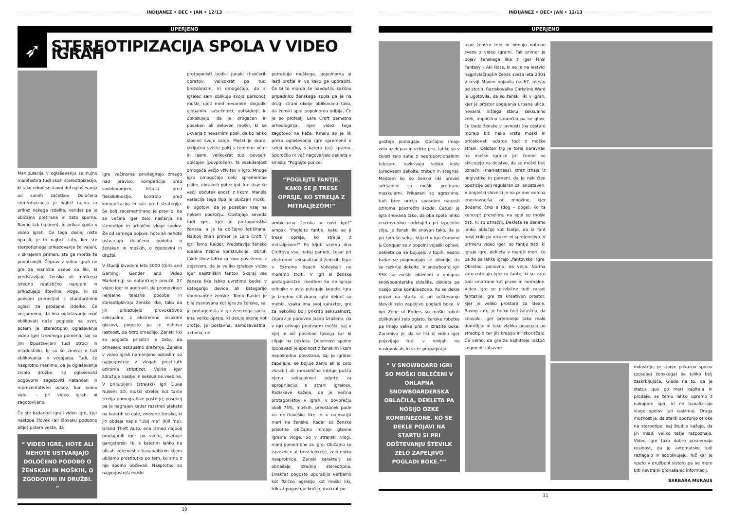INDIJANEZ • DEC • JAN • 12/13
UPERJENO
➶ STEREOTIPIZACIJA SPOLA V VIDEO IGRAH
Manipulacija v oglaševanju se nujno manifestira tudi skozi stereotipizacijo, ki tako rekoč sestavni del oglaševanja od samih začetkov. Določena stereotipizacija je najbrž nujna za prikaz nekega izdelka, vendar pa je običajno pretirana in zato sporna. Ravno tak (sporen), je prikaz spola v video igrah. Če tega doslej niste opazili, je to najbrž zato, ker ste stereotipnega prikazovanja že vajeni, v skrajenm primeru ste ga morda že ponotranjili. Čeprav v video igrah ne gre za resnične osebe so liki, ki predstavljajo žensko ali moškega izredno realistično narejeni in prikazujejo številne vloge, ki so povsem primerljivi s standardnimi oglasi za prodajne izdelke. Če verjamemo, da ima oglaševanje moč oblikovati naše poglede na svet, potem je stereotipno oglaševanje video iger izrednega pomena, saj so jim izpostavljeni tudi otroci in mladostniki, ki so še zmeraj v fazi oblikovanja in vzgajanja. Tudi, če nasprotno menimo, da je oglaševanje zrcalo družbe, so oglaševalci odgovorni zagotoviti natančen in reprezentativen odsev, kar bomo videli – pri video igrah ni zagotovljeno.
Če ste kadarkoli igrali video igro, kjer nastopa človek (ali človeku podobno bitje) potem veste, da
“ VIDEO IGRE, HOTE ALI NEHOTE USTVARJAJO DOLOČENO PODOBO O ŽENSKAH IN MOŠKIH, O ZGODOVINI IN DRUŽBI. ”
igre večinoma privilegirajo zmago nad pravico, kompeticijo pred sodelovanjem, hitrost pred fleksibilnostjo, kontrolo pred komunikacijo in silo pred strategijo. Še bolj zacementirano je pravilo, da se večina iger zelo naslanja na stereotipe in arhaične vloge spolov. Že od samega pojava, hote ali nehote ustvarjajo določeno podobo o ženskah in moških, o zgodovini in družbi.
V študiji izvedeni leta 2000 (Girls and Gaming: Gender and Video Marketing) so natančneje preučili 27 video iger in ugotovili, da promovirajo nerealne telesne podobe in stereotipizirajo ženske like, tako da jih prikazujejo provokativno seksualne, z ekstremno visokimi glasovi, pogosto pa je njihova lastnost, da hitro omedlijo. Ženski liki so pogosto prisotni le zato, da prinesejo seksualno draženje. Ženske v video igrah namenjene odraslim so najpogosteje v vlogah prostitutk oziroma striptizet. Veliko iger združuje nasilje in seksualne vsebine. V priljubljeni (strelski) igri Duke Nukem 3D, moški strelec kot tarče strelja pornografske posterje, posebej pa je nagrajen kadar razstreli plakate na katerih so gole, zvezane ženske, ki jih obdaja napis “Ubij me” (Kill me). Grand Theft Auto, ena izmed najbolj prodajanih iger po svetu, vsebuje gangsterski lik, s katerim lahko na ulicah velemest z baseballskim kijem ubijemo prostitutko po tem, ko smo z njo spolno občevali. Nasprotno so najpogostejši moški
protagonisti bodisi junaki (tisočerih obrazov, velikokrat pa tudi brezobrazni, ki omogočajo, da si igralec sam oblikuje svojo persono); moški, ujeti med nevarnimi dogodki globalnih razsežnosti; outisiderji, ki dokazujejo, da je drugačen in poseben ali deloven moški, ki se ukvarja z nevarnimi posli, da bo lahko izpolnil svoje sanje. Moški je skoraj izključno svetle polti s temnimi očmi in lasmi, velikokrat tudi povsem običajen (povprečen). Ta vsakdanjost omogoča večjo vživitev v igro. Mnoge igre omogočajo celo spremembo psihe, obraznih potez ipd. kar daje še večji občutek enosti z likom. Manjša variacija tega tipa je običajni moški, ki ugotovi, da je poseben vsaj na nekem področju. Obstajajo seveda tudi igre, kjer je protagonistka ženska, a je ta običajno fetiširana. Najbolj znan primer je Lara Croft v igri Tomb Raider. Predstavlja žensko idealne fizične konstrukcije. Izbruh takih likov lahko gotovo povežemo z dejstvom, da je veliko igralcev video iger najstniških fantov. Skoraj vse ženske like lahko uvrstimo bodisi v kategorijo device ali kategorijo dominantne ženske. Tomb Raider je bila zasnovana kot igra za ženske, saj je protagonista v igri ženskega spola. Ima veliko oprsje, ki deluje skoraj kot orožje, je postavna, samozavestna, aktivna, ne
potrebuje moškega, popolnoma si lasti orožje in ve kako ga uporabiti. Če bi to morda še navdušilo kakšno pripadnico ženskega spola pa je na drugi strani okolje oblikovano tako, da ženski spol popolnoma odbija. Če je po profesiji Lara Croft pametna arheologinja, njen videz tega zagotovo ne kaže. Kmalu se je lik preko oglaševanja igre spremenil v seksi igračko, s katero (se) igramo. Sporočilo ni več nagovarjalo dekleta v smislu: “Poglejte punce,
“POGLEJTE FANTJE, KAKO SE JI TRESE OPRSJE, KO STRELJA Z MITRALJEZOM!”
ambiciozna ženska v novi igri!” ampak “Poglejte fantje, kako se ji trese oprsje, ko strelja z mitraljezom!” Pa kljub vsemu ima Croftova vsaj nekaj pameti, česar pri ekstremni seksualizaciji ženskih figur v Extreme Beach Volleyball ne moremo trditi. V igri si ženske protagonistke, medtem ko ne igrajo odbojke v usta polagajo jagode. Igra je izredno stilizirana, gibi deklet so mehki, vsaka ima svoj karakter, gre za nekoliko bolj prikrito seksualnost, čeprav je ponovno jasno izraženo, da v igri uživajo predvsem moški, saj v njej ni nič posebno takega kar bi ciljajo na dekleta. Odsotnost spolne (ponavadi je spolnost z ženskim likom neposredno povezana, saj jo igralec zapeljuje, se bojuje zanjo ali jo celo zlorabi) ali romantične intrige pušča njeno seksualnost odprto za aproprijacijo s strani igralcev. Raziskave kažejo, da je večina protagonistov v igrah, v povprečju okoli 74%, moških, preostanek pade na ne-človeške like in v najmanjši meri na ženske. Kadar so ženske prisotne običajno nimajo glavne igralne vloge. So v stranski vlogi, manj pomembne za igro. Običajno so zaveznice ali brez funkcije, zelo redko nasprotnice. Ženski karakterji se obnašajo izredno stereotipno. Dvakrat pogoste uporabijo verbalno kot fizično agresijo kot moški liki, trikrat pogosteje kričijo, dvakrat po-
10
INDIJANEZ • DEC• JAN • 12/13
UPERJENO
gosteje pomagajo. Običajno imajo zelo ozek pas in velike prsi, lahko so v celoti zelo suhe z neproporcionalnim telesom, razkrivajo veliko kože (predvsem dekolte, trebuh in stegna). Medtem ko so ženski liki preveč seksapilni so moški pretirano muskularni. Prikazani so agresivno, tudi brez orožja sposobni napasti oziroma povzročiti škodo. Četudi je igra snovana tako, da oba spola lahko enakovredno sodelujeta pri izpolnitvi cilja, je ženski lik snovan tako, da je pri tem še seksi. Vojaki v igri Comand & Conquer so v popolni vojaški opravi, dekleta pa se bojujejo v topih, vedno kadar se pogovarjajo se sklonijo, da se razkrije dekolte. V snowboard igri SSX so moški oblečeni v ohlapna snowboarderska oblačila, dekleta pa nosijo ozke kombinezone. Ko se dekle pojavi na startu si pri odštevanju številk zelo zapeljivo pogladi boke. V igri Zone of Enders so moški roboti oblikovani zelo oglato, ženske robotke pa imajo velike prsi in izrazite boke. Zanimivo je, da se liki iz video iger pojavljajo tudi v revijah na naslovnicah, ki sicer propagirajo
“ V SNOWBOARD IGRI SO MOŠKI OBLEČENI V OHLAPNA SNOWBOARDERSKA OBLAČILA, DEKLETA PA NOSIJO OZKE KOMBINEZONE. KO SE DEKLE POJAVI NA STARTU SI PRI ODŠTEVANJU ŠTEVILK ZELO ZAPELJIVO POGLADI BOKE.””
lepo žensko telo in nimajo nobene zveze z video igrami. Tak primer je pojav ženskega lika z iger Final Fantasy – Aki Ross, ki se je na lestvici najprivlačnejših žensk sveta leta 2001 v reviji Maxim pojavila na 67. mestu od stotih. Raziskovalka Christine Ward je ugotovila, da so ženski liki v igrah, kjer je prostor dogajanja urbana ulica, nevarni, nižjega stanu, seksualno zreli, implicitno sporočilo pa se glasi, če bodo ženske v javnosti (na cestah) morajo biti neke vrste moški in pričakovati udarce tudi z moške strani. Celoten trg je torej naravnan na moške igralce pri čemer se sklicujejo na dejstvo, da so moški bolj označni (marketness). Izraz izhaja iz lingivstike in pomeni, da je nek člen opozicije bolj regularen oz. enostaven. V angleški slovnici je na primer ednina enostavnejša od množine, kjer dodamo črko s (dog – dogs). Ko ta koncept preselimo na spol so moški tisti, ki so označni. Dekleta se denimo lahko oblačijo kot fantje, da bi fant nosil krilo pa nikakor ni sprejemljivo. V primeru video iger, so fantje tisti, ki igrajo igre, dekleta v manjši meri, če pa že pa lahko igrajo „fantovske“ igre. Obratno, ponovno, ne velja. Norma zato ostajajo igre za fante, ki so zato tudi smatrane kot prave in normalne. Video igre so privlačne tudi zaradi fantazije, gre za kreativen prostor, kjer je veliko prostora za ideale. Ravno zato, je toliko bolj žalostno, da snovalci iger premorejo tako malo domišljije in tako zlahka posegajo po streotipih ter jih krepijo in izkoriščajo. Če vemo, da gre za najhitreje rastoči segment zabavne
industrije, je stanje prikazov spolov (posebej ženskega) še toliko bolj zaskrbljujoče. Glede na to, da je status quo po meri kapitala in prodaje, se temu lahko upremo z nakupom iger, ki ne banalizirajo vloge spolov (ali rasizma). Druga možnost je, da starši opozorijo otroke na stereotipe, saj študije kažejo, da jih mladi veliko težje razpoznajo. Video igre tako dobro posnemajo realnost, da jo avtomatsko tudi razlagajo in sooblikujejo. Nič kar je vpeto v družbeni sistem pa ne more biti nevtralni prenašalec informacij.
BARBARA MURAUS
11